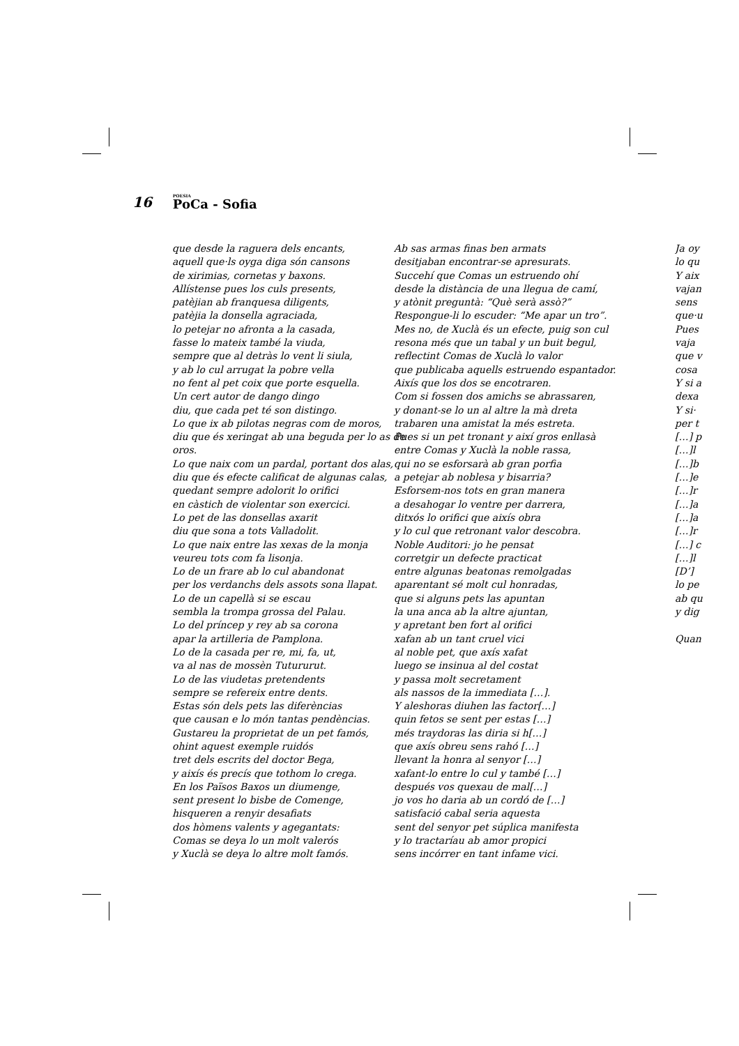16 POESIA
PoCa - Sofia
que desde la raguera dels encants,
aquell que·ls oyga diga són cansons
de xirimias, cornetas y baxons.
Allístense pues los culs presents,
patèjian ab franquesa diligents,
patèjia la donsella agraciada,
lo petejar no afronta a la casada,
fasse lo mateix també la viuda,
sempre que al detràs lo vent li siula,
y ab lo cul arrugat la pobre vella
no fent al pet coix que porte esquella.
Un cert autor de dango dingo
diu, que cada pet té son distingo.
Lo que ix ab pilotas negras com de moros,
diu que és xeringat ab una beguda per lo as de
oros.
Lo que naix com un pardal, portant dos alas,
diu que és efecte calificat de algunas calas,
quedant sempre adolorit lo orifici
en càstich de violentar son exercici.
Lo pet de las donsellas axarit
diu que sona a tots Valladolit.
Lo que naix entre las xexas de la monja
veureu tots com fa lisonja.
Lo de un frare ab lo cul abandonat
per los verdanchs dels assots sona llapat.
Lo de un capellà si se escau
sembla la trompa grossa del Palau.
Lo del príncep y rey ab sa corona
apar la artilleria de Pamplona.
Lo de la casada per re, mi, fa, ut,
va al nas de mossèn Tutururut.
Lo de las viudetas pretendents
sempre se refereix entre dents.
Estas són dels pets las diferèncias
que causan e lo món tantas pendèncias.
Gustareu la proprietat de un pet famós,
ohint aquest exemple ruidós
tret dels escrits del doctor Bega,
y aixís és precís que tothom lo crega.
En los Països Baxos un diumenge,
sent present lo bisbe de Comenge,
hisqueren a renyir desafiats
dos hòmens valents y agegantats:
Comas se deya lo un molt valerós
y Xuclà se deya lo altre molt famós.
Ab sas armas finas ben armats
desitjaban encontrar-se apresurats.
Succehí que Comas un estruendo ohí
desde la distància de una llegua de camí,
y atònit preguntà: “Què serà assò?”
Respongue-li lo escuder: “Me apar un tro”.
Mes no, de Xuclà és un efecte, puig son cul
resona més que un tabal y un buit begul,
reflectint Comas de Xuclà lo valor
que publicaba aquells estruendo espantador.
Aixís que los dos se encotraren.
Com si fossen dos amichs se abrassaren,
y donant-se lo un al altre la mà dreta
trabaren una amistat la més estreta.
Pues si un pet tronant y així gros enllasà
entre Comas y Xuclà la noble rassa,
qui no se esforsarà ab gran porfia
a petejar ab noblesa y bisarria?
Esforsem-nos tots en gran manera
a desahogar lo ventre per darrera,
ditxós lo orifici que aixís obra
y lo cul que retronant valor descobra.
Noble Auditori: jo he pensat
corretgir un defecte practicat
entre algunas beatonas remolgadas
aparentant sé molt cul honradas,
que si alguns pets las apuntan
la una anca ab la altre ajuntan,
y apretant ben fort al orifici
xafan ab un tant cruel vici
al noble pet, que axís xafat
luego se insinua al del costat
y passa molt secretament
als nassos de la immediata […].
Y aleshoras diuhen las factor[…]
quin fetos se sent per estas […]
més traydoras las diria si h[…]
que axís obreu sens rahó […]
llevant la honra al senyor […]
xafant-lo entre lo cul y també […]
después vos quexau de mal[…]
jo vos ho daria ab un cordó de […]
satisfació cabal seria aquesta
sent del senyor pet súplica manifesta
y lo tractaríau ab amor propici
sens incórrer en tant infame vici.
Ja oy
lo qu
Y aix
vajan
sens
que·u
Pues
vaja
que v
cosa
Y si a
dexa
Y si·
per t
[…] p
[…]l
[…]b
[…]e
[…]r
[…]a
[…]a
[…]r
[…] c
[…]l
[D’]
lo pe
ab qu
y dig
Quan